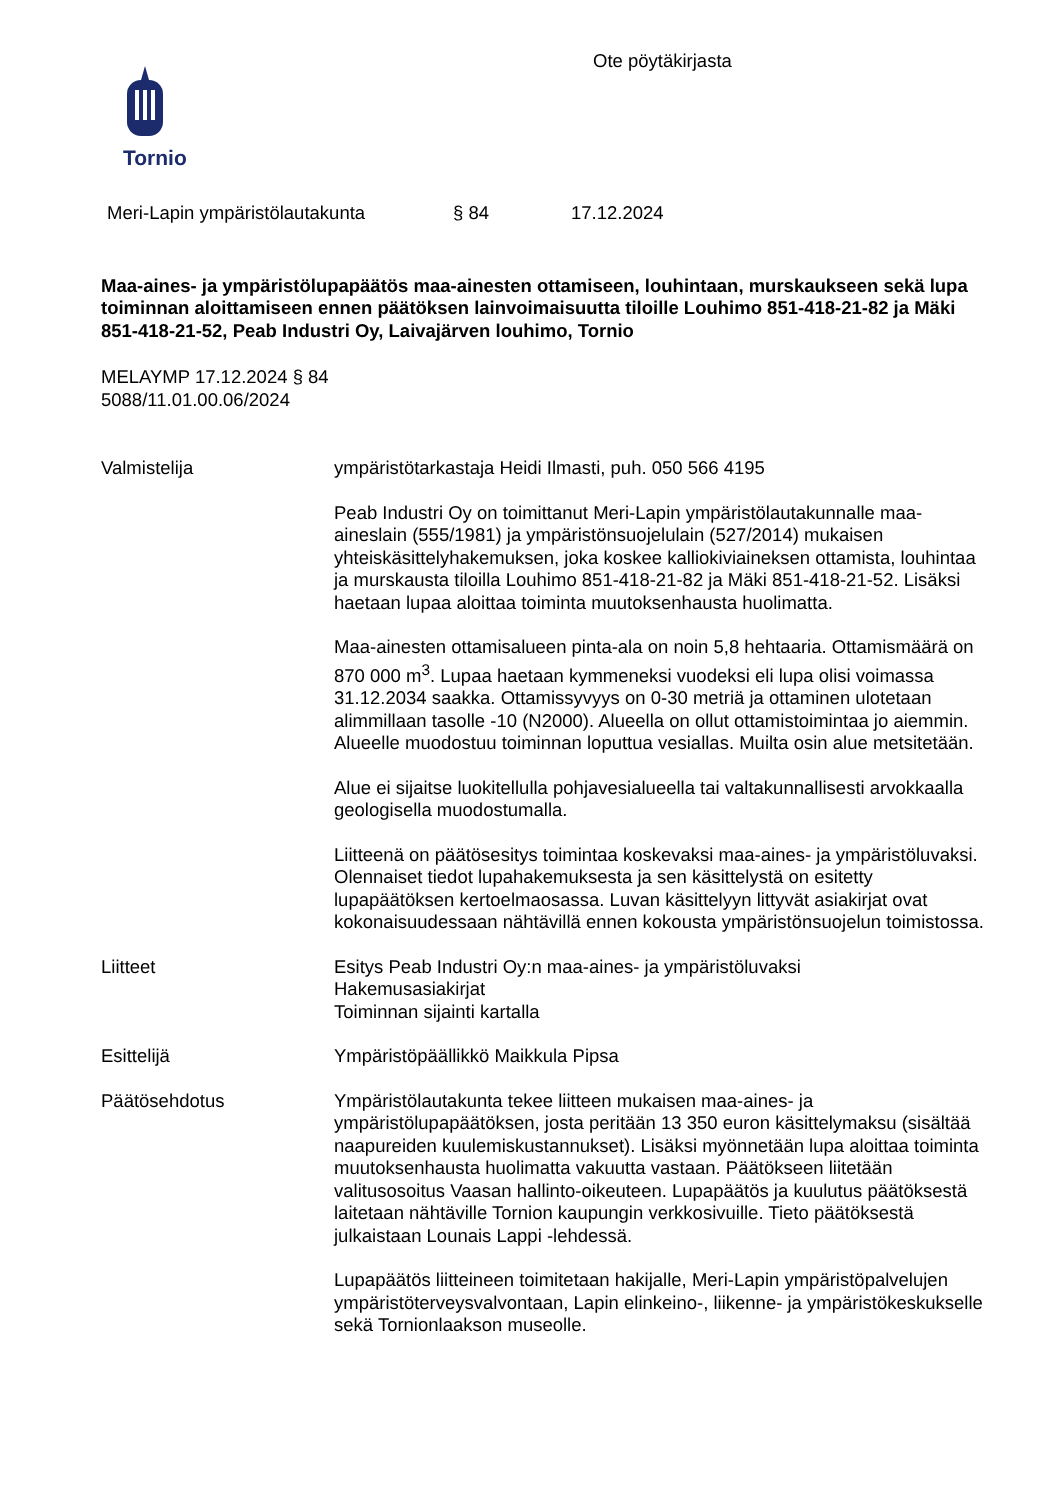Tornio
Ote pöytäkirjasta
Meri-Lapin ympäristölautakunta § 84 17.12.2024
Maa-aines- ja ympäristölupapäätös maa-ainesten ottamiseen, louhintaan, murskaukseen sekä lupa toiminnan aloittamiseen ennen päätöksen lainvoimaisuutta tiloille Louhimo 851-418-21-82 ja Mäki 851-418-21-52, Peab Industri Oy, Laivajärven louhimo, Tornio
MELAYMP 17.12.2024 § 84
5088/11.01.00.06/2024
Valmistelija ympäristötarkastaja Heidi Ilmasti, puh. 050 566 4195
Peab Industri Oy on toimittanut Meri-Lapin ympäristölautakunnalle maa-aineslain (555/1981) ja ympäristönsuojelulain (527/2014) mukaisen yhteiskäsittelyhakemuksen, joka koskee kalliokiviaineksen ottamista, louhintaa ja murskausta tiloilla Louhimo 851-418-21-82 ja Mäki 851-418-21-52. Lisäksi haetaan lupaa aloittaa toiminta muutoksenhausta huolimatta.
Maa-ainesten ottamisalueen pinta-ala on noin 5,8 hehtaaria. Ottamismäärä on 870 000 m<sup>3</sup>. Lupaa haetaan kymmeneksi vuodeksi eli lupa olisi voimassa 31.12.2034 saakka. Ottamissyvyys on 0-30 metriä ja ottaminen ulotetaan alimmillaan tasolle -10 (N2000). Alueella on ollut ottamistoimintaa jo aiemmin. Alueelle muodostuu toiminnan loputtua vesiallas. Muilta osin alue metsitetään.
Alue ei sijaitse luokitellulla pohjavesialueella tai valtakunnallisesti arvokkaalla geologisella muodostumalla.
Liitteenä on päätösesitys toimintaa koskevaksi maa-aines- ja ympäristöluvaksi. Olennaiset tiedot lupahakemuksesta ja sen käsittelystä on esitetty lupapäätöksen kertoelmaosassa. Luvan käsittelyyn littyvät asiakirjat ovat kokonaisuudessaan nähtävillä ennen kokousta ympäristönsuojelun toimistossa.
Liitteet Esitys Peab Industri Oy:n maa-aines- ja ympäristöluvaksi
Hakemusasiakirjat
Toiminnan sijainti kartalla
Esittelijä Ympäristöpäällikkö Maikkula Pipsa
Päätösehdotus Ympäristölautakunta tekee liitteen mukaisen maa-aines- ja ympäristölupapäätöksen, josta peritään 13 350 euron käsittelymaksu (sisältää naapureiden kuulemiskustannukset). Lisäksi myönnetään lupa aloittaa toiminta muutoksenhausta huolimatta vakuutta vastaan. Päätökseen liitetään valitusosoitus Vaasan hallinto-oikeuteen. Lupapäätös ja kuulutus päätöksestä laitetaan nähtäville Tornion kaupungin verkkosivuille. Tieto päätöksestä julkaistaan Lounais Lappi -lehdessä.
Lupapäätös liitteineen toimitetaan hakijalle, Meri-Lapin ympäristöpalvelujen ympäristöterveysvalvontaan, Lapin elinkeino-, liikenne- ja ympäristökeskukselle sekä Tornionlaakson museolle.